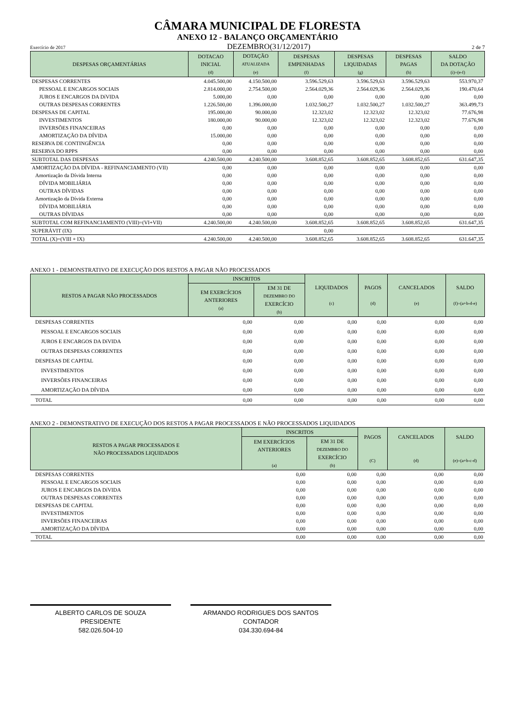CÂMARA MUNICIPAL DE FLORESTA
ANEXO 12 - BALANÇO ORÇAMENTÁRIO
Exercício de 2017 DEZEMBRO(31/12/2017) 2 de 7
| DESPESAS ORÇAMENTÁRIAS | DOTACAO INICIAL (d) | DOTAÇÃO ATUALIZADA (e) | DESPESAS EMPENHADAS (f) | DESPESAS LIQUIDADAS (g) | DESPESAS PAGAS (h) | SALDO DA DOTAÇÃO (i)=(e-f) |
| --- | --- | --- | --- | --- | --- | --- |
| DESPESAS CORRENTES | 4.045.500,00 | 4.150.500,00 | 3.596.529,63 | 3.596.529,63 | 3.596.529,63 | 553.970,37 |
| PESSOAL E ENCARGOS SOCIAIS | 2.814.000,00 | 2.754.500,00 | 2.564.029,36 | 2.564.029,36 | 2.564.029,36 | 190.470,64 |
| JUROS E ENCARGOS DA DíVIDA | 5.000,00 | 0,00 | 0,00 | 0,00 | 0,00 | 0,00 |
| OUTRAS DESPESAS CORRENTES | 1.226.500,00 | 1.396.000,00 | 1.032.500,27 | 1.032.500,27 | 1.032.500,27 | 363.499,73 |
| DESPESAS DE CAPITAL | 195.000,00 | 90.000,00 | 12.323,02 | 12.323,02 | 12.323,02 | 77.676,98 |
| INVESTIMENTOS | 180.000,00 | 90.000,00 | 12.323,02 | 12.323,02 | 12.323,02 | 77.676,98 |
| INVERSÕES FINANCEIRAS | 0,00 | 0,00 | 0,00 | 0,00 | 0,00 | 0,00 |
| AMORTIZAÇÃO DA DÍVIDA | 15.000,00 | 0,00 | 0,00 | 0,00 | 0,00 | 0,00 |
| RESERVA DE CONTINGÊNCIA | 0,00 | 0,00 | 0,00 | 0,00 | 0,00 | 0,00 |
| RESERVA DO RPPS | 0,00 | 0,00 | 0,00 | 0,00 | 0,00 | 0,00 |
| SUBTOTAL DAS DESPESAS | 4.240.500,00 | 4.240.500,00 | 3.608.852,65 | 3.608.852,65 | 3.608.852,65 | 631.647,35 |
| AMORTIZAÇÃO DA DÍVIDA - REFINANCIAMENTO (VII) | 0,00 | 0,00 | 0,00 | 0,00 | 0,00 | 0,00 |
| Amortização da Dívida Interna | 0,00 | 0,00 | 0,00 | 0,00 | 0,00 | 0,00 |
| DÍVIDA MOBILIÁRIA | 0,00 | 0,00 | 0,00 | 0,00 | 0,00 | 0,00 |
| OUTRAS DÍVIDAS | 0,00 | 0,00 | 0,00 | 0,00 | 0,00 | 0,00 |
| Amortização da Dívida Externa | 0,00 | 0,00 | 0,00 | 0,00 | 0,00 | 0,00 |
| DÍVIDA MOBILIÁRIA | 0,00 | 0,00 | 0,00 | 0,00 | 0,00 | 0,00 |
| OUTRAS DÍVIDAS | 0,00 | 0,00 | 0,00 | 0,00 | 0,00 | 0,00 |
| SUBTOTAL COM REFINANCIAMENTO (VIII)=(VI+VII) | 4.240.500,00 | 4.240.500,00 | 3.608.852,65 | 3.608.852,65 | 3.608.852,65 | 631.647,35 |
| SUPERÁVIT (IX) | | | 0,00 | | | |
| TOTAL (X)=(VIII + IX) | 4.240.500,00 | 4.240.500,00 | 3.608.852,65 | 3.608.852,65 | 3.608.852,65 | 631.647,35 |
ANEXO 1 - DEMONSTRATIVO DE EXECUÇÃO DOS RESTOS A PAGAR NÃO PROCESSADOS
| RESTOS A PAGAR NÃO PROCESSADOS | INSCRITOS | | LIQUIDADOS (c) | PAGOS (d) | CANCELADOS (e) | SALDO (f)=(a+b-d-e) |
| --- | --- | --- | --- | --- | --- | --- |
| | EM EXERCÍCIOS ANTERIORES (a) | EM 31 DE DEZEMBRO DO EXERCÍCIO (b) | | | | |
| DESPESAS CORRENTES | 0,00 | 0,00 | 0,00 | 0,00 | 0,00 | 0,00 |
| PESSOAL E ENCARGOS SOCIAIS | 0,00 | 0,00 | 0,00 | 0,00 | 0,00 | 0,00 |
| JUROS E ENCARGOS DA DíVIDA | 0,00 | 0,00 | 0,00 | 0,00 | 0,00 | 0,00 |
| OUTRAS DESPESAS CORRENTES | 0,00 | 0,00 | 0,00 | 0,00 | 0,00 | 0,00 |
| DESPESAS DE CAPITAL | 0,00 | 0,00 | 0,00 | 0,00 | 0,00 | 0,00 |
| INVESTIMENTOS | 0,00 | 0,00 | 0,00 | 0,00 | 0,00 | 0,00 |
| INVERSÕES FINANCEIRAS | 0,00 | 0,00 | 0,00 | 0,00 | 0,00 | 0,00 |
| AMORTIZAÇÃO DA DÍVIDA | 0,00 | 0,00 | 0,00 | 0,00 | 0,00 | 0,00 |
| TOTAL | 0,00 | 0,00 | 0,00 | 0,00 | 0,00 | 0,00 |
ANEXO 2 - DEMONSTRATIVO DE EXECUÇÃO DOS RESTOS A PAGAR PROCESSADOS E NÃO PROCESSADOS LIQUIDADOS
| RESTOS A PAGAR PROCESSADOS E NÃO PROCESSADOS LIQUIDADOS | INSCRITOS | | PAGOS (C) | CANCELADOS (d) | SALDO (e)=(a+b-c-d) |
| --- | --- | --- | --- | --- | --- |
| | EM EXERCÍCIOS ANTERIORES (a) | EM 31 DE DEZEMBRO DO EXERCÍCIO (b) | | | |
| DESPESAS CORRENTES | 0,00 | 0,00 | 0,00 | 0,00 | 0,00 |
| PESSOAL E ENCARGOS SOCIAIS | 0,00 | 0,00 | 0,00 | 0,00 | 0,00 |
| JUROS E ENCARGOS DA DíVIDA | 0,00 | 0,00 | 0,00 | 0,00 | 0,00 |
| OUTRAS DESPESAS CORRENTES | 0,00 | 0,00 | 0,00 | 0,00 | 0,00 |
| DESPESAS DE CAPITAL | 0,00 | 0,00 | 0,00 | 0,00 | 0,00 |
| INVESTIMENTOS | 0,00 | 0,00 | 0,00 | 0,00 | 0,00 |
| INVERSÕES FINANCEIRAS | 0,00 | 0,00 | 0,00 | 0,00 | 0,00 |
| AMORTIZAÇÃO DA DÍVIDA | 0,00 | 0,00 | 0,00 | 0,00 | 0,00 |
| TOTAL | 0,00 | 0,00 | 0,00 | 0,00 | 0,00 |
ALBERTO CARLOS DE SOUZA
PRESIDENTE
582.026.504-10
ARMANDO RODRIGUES DOS SANTOS
CONTADOR
034.330.694-84